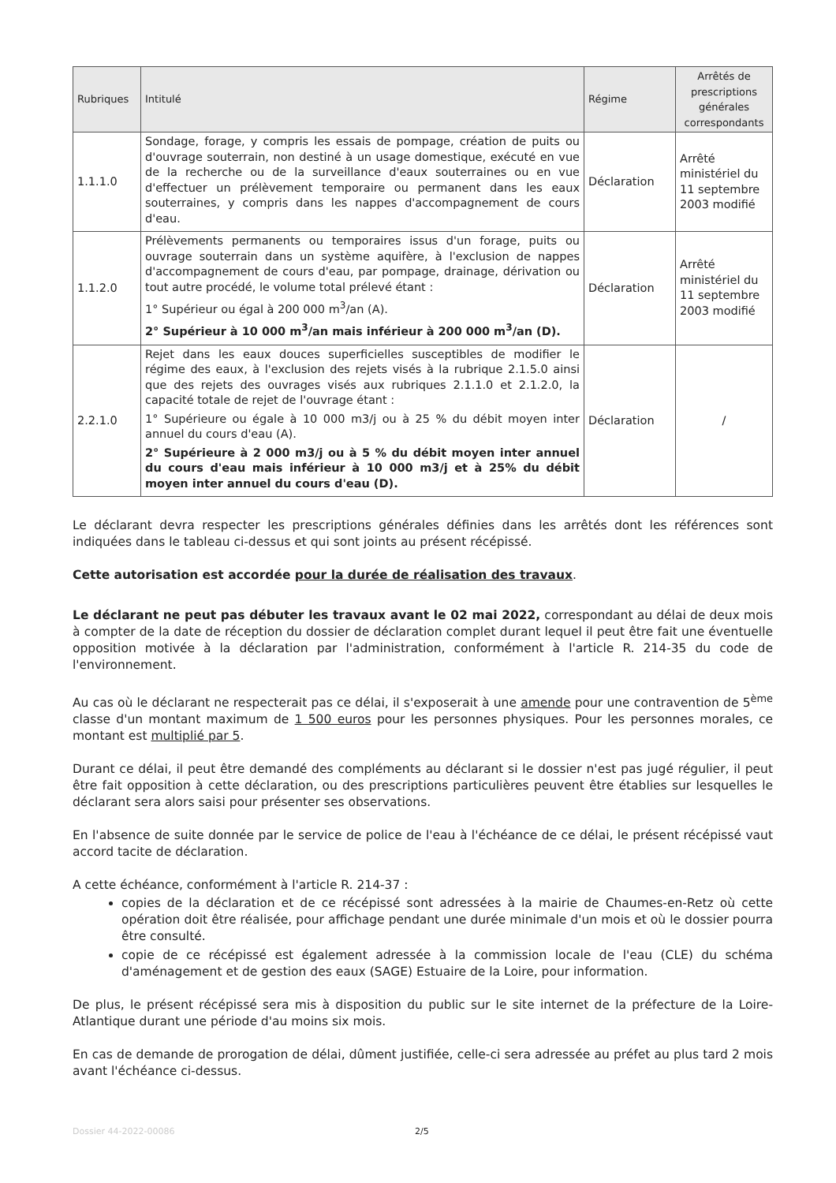| Rubriques | Intitulé | Régime | Arrêtés de prescriptions générales correspondants |
| --- | --- | --- | --- |
| 1.1.1.0 | Sondage, forage, y compris les essais de pompage, création de puits ou d'ouvrage souterrain, non destiné à un usage domestique, exécuté en vue de la recherche ou de la surveillance d'eaux souterraines ou en vue d'effectuer un prélèvement temporaire ou permanent dans les eaux souterraines, y compris dans les nappes d'accompagnement de cours d'eau. | Déclaration | Arrêté ministériel du 11 septembre 2003 modifié |
| 1.1.2.0 | Prélèvements permanents ou temporaires issus d'un forage, puits ou ouvrage souterrain dans un système aquifère, à l'exclusion de nappes d'accompagnement de cours d'eau, par pompage, drainage, dérivation ou tout autre procédé, le volume total prélevé étant : 1° Supérieur ou égal à 200 000 m<sup>3</sup>/an (A). 2° Supérieur à 10 000 m<sup>3</sup>/an mais inférieur à 200 000 m<sup>3</sup>/an (D). | Déclaration | Arrêté ministériel du 11 septembre 2003 modifié |
| 2.2.1.0 | Rejet dans les eaux douces superficielles susceptibles de modifier le régime des eaux, à l'exclusion des rejets visés à la rubrique 2.1.5.0 ainsi que des rejets des ouvrages visés aux rubriques 2.1.1.0 et 2.1.2.0, la capacité totale de rejet de l'ouvrage étant : 1° Supérieure ou égale à 10 000 m3/j ou à 25 % du débit moyen inter annuel du cours d'eau (A). 2° Supérieure à 2 000 m3/j ou à 5 % du débit moyen inter annuel du cours d'eau mais inférieur à 10 000 m3/j et à 25% du débit moyen inter annuel du cours d'eau (D). | Déclaration | / |
Le déclarant devra respecter les prescriptions générales définies dans les arrêtés dont les références sont indiquées dans le tableau ci-dessus et qui sont joints au présent récépissé.
Cette autorisation est accordée pour la durée de réalisation des travaux.
Le déclarant ne peut pas débuter les travaux avant le 02 mai 2022, correspondant au délai de deux mois à compter de la date de réception du dossier de déclaration complet durant lequel il peut être fait une éventuelle opposition motivée à la déclaration par l'administration, conformément à l'article R. 214-35 du code de l'environnement.
Au cas où le déclarant ne respecterait pas ce délai, il s'exposerait à une amende pour une contravention de 5<sup>ème</sup> classe d'un montant maximum de 1 500 euros pour les personnes physiques. Pour les personnes morales, ce montant est multiplié par 5.
Durant ce délai, il peut être demandé des compléments au déclarant si le dossier n'est pas jugé régulier, il peut être fait opposition à cette déclaration, ou des prescriptions particulières peuvent être établies sur lesquelles le déclarant sera alors saisi pour présenter ses observations.
En l'absence de suite donnée par le service de police de l'eau à l'échéance de ce délai, le présent récépissé vaut accord tacite de déclaration.
A cette échéance, conformément à l'article R. 214-37 :
copies de la déclaration et de ce récépissé sont adressées à la mairie de Chaumes-en-Retz où cette opération doit être réalisée, pour affichage pendant une durée minimale d'un mois et où le dossier pourra être consulté.
copie de ce récépissé est également adressée à la commission locale de l'eau (CLE) du schéma d'aménagement et de gestion des eaux (SAGE) Estuaire de la Loire, pour information.
De plus, le présent récépissé sera mis à disposition du public sur le site internet de la préfecture de la Loire-Atlantique durant une période d'au moins six mois.
En cas de demande de prorogation de délai, dûment justifiée, celle-ci sera adressée au préfet au plus tard 2 mois avant l'échéance ci-dessus.
Dossier 44-2022-00086 2/5